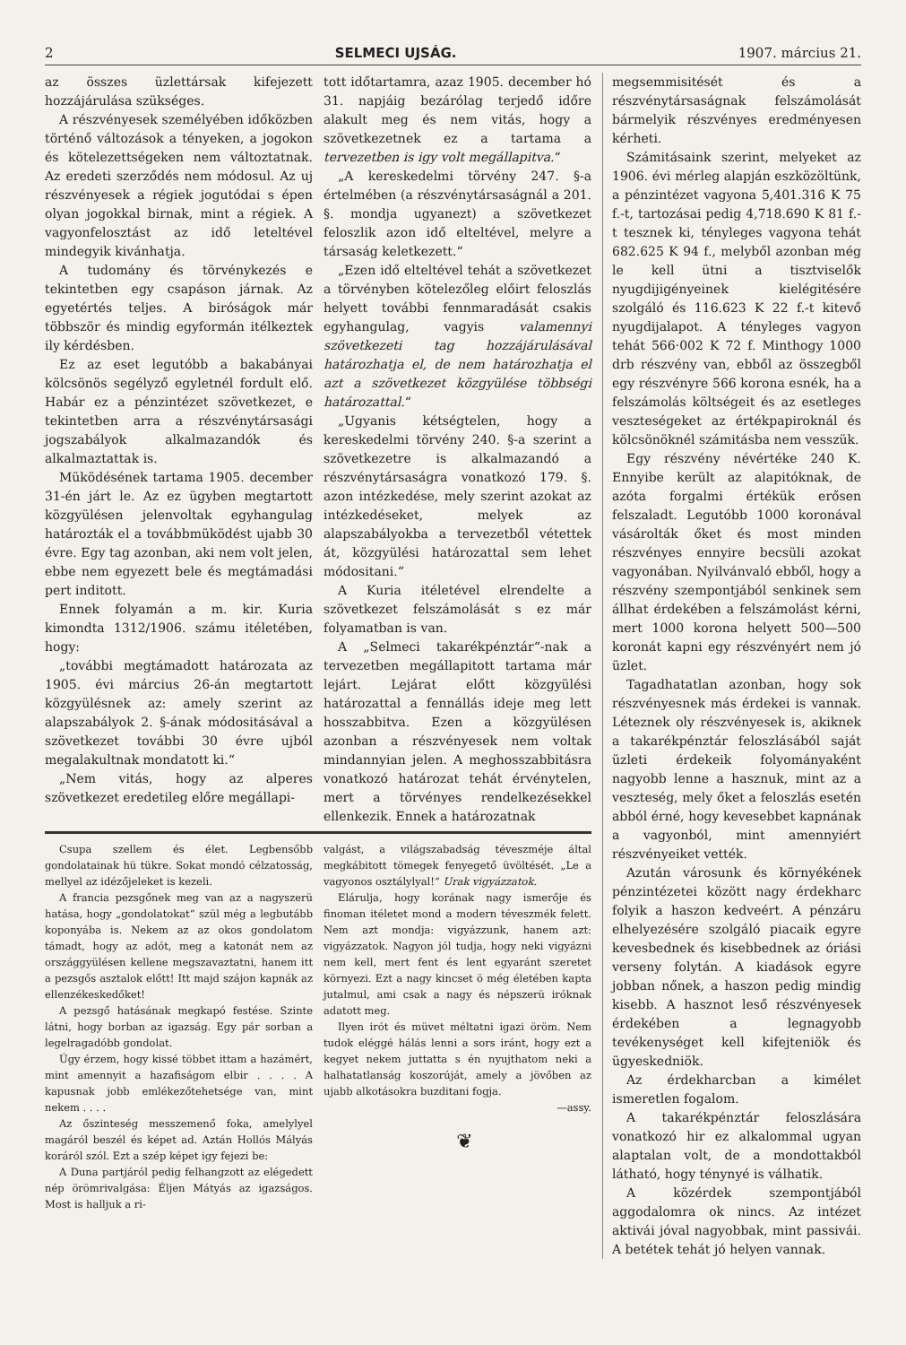2 SELMECI UJSÁG. 1907. március 21.
az összes üzlettársak kifejezett hozzájárulása szükséges.
A részvényesek személyében időközben történő változások a tényeken, a jogokon és kötelezettségeken nem változtatnak. Az eredeti szerződés nem módosul. Az uj részvényesek a régiek jogutódai s épen olyan jogokkal birnak, mint a régiek. A vagyonfelosztást az idő leteltével mindegyik kivánhatja.
A tudomány és törvénykezés e tekintetben egy csapáson járnak. Az egyetértés teljes. A biróságok már többször és mindig egyformán itélkeztek ily kérdésben.
Ez az eset legutóbb a bakabányai kölcsönös segélyző egyletnél fordult elő. Habár ez a pénzintézet szövetkezet, e tekintetben arra a részvénytársasági jogszabályok alkalmazandók és alkalmaztattak is.
Müködésének tartama 1905. december 31-én járt le. Az ez ügyben megtartott közgyülésen jelenvoltak egyhangulag határozták el a továbbmüködést ujabb 30 évre. Egy tag azonban, aki nem volt jelen, ebbe nem egyezett bele és megtámadási pert inditott.
Ennek folyamán a m. kir. Kuria kimondta 1312/1906. számu itéletében, hogy:
„további megtámadott határozata az 1905. évi március 26-án megtartott közgyülésnek az: amely szerint az alapszabályok 2. §-ának módositásával a szövetkezet további 30 évre ujból megalakultnak mondatott ki.“
„Nem vitás, hogy az alperes szövetkezet eredetileg előre megállapi-
tott időtartamra, azaz 1905. december hó 31. napjáig bezárólag terjedő időre alakult meg és nem vitás, hogy a szövetkezetnek ez a tartama a tervezetben is igy volt megállapitva.“
„A kereskedelmi törvény 247. §-a értelmében (a részvénytársaságnál a 201. §. mondja ugyanezt) a szövetkezet feloszlik azon idő elteltével, melyre a társaság keletkezett.“
„Ezen idő elteltével tehát a szövetkezet a törvényben kötelezőleg előirt feloszlás helyett további fennmaradását csakis egyhangulag, vagyis valamennyi szövetkezeti tag hozzájárulásával határozhatja el, de nem határozhatja el azt a szövetkezet közgyülése többségi határozattal.“
„Ugyanis kétségtelen, hogy a kereskedelmi törvény 240. §-a szerint a szövetkezetre is alkalmazandó a részvénytársaságra vonatkozó 179. §. azon intézkedése, mely szerint azokat az intézkedéseket, melyek az alapszabályokba a tervezetből vétettek át, közgyülési határozattal sem lehet módositani.“
A Kuria itéletével elrendelte a szövetkezet felszámolását s ez már folyamatban is van.
A „Selmeci takarékpénztár“-nak a tervezetben megállapitott tartama már lejárt. Lejárat előtt közgyülési határozattal a fennállás ideje meg lett hosszabbitva. Ezen a közgyülésen azonban a részvényesek nem voltak mindannyian jelen. A meghosszabbitásra vonatkozó határozat tehát érvénytelen, mert a törvényes rendelkezésekkel ellenkezik. Ennek a határozatnak
Csupa szellem és élet. Legbensőbb gondolatainak hü tükre. Sokat mondó célzatosság, mellyel az idézőjeleket is kezeli.
A francia pezsgőnek meg van az a nagyszerü hatása, hogy „gondolatokat“ szül még a legbutább koponyába is. Nekem az az okos gondolatom támadt, hogy az adót, meg a katonát nem az országgyülésen kellene megszavaztatni, hanem itt a pezsgős asztalok előtt! Itt majd szájon kapnák az ellenzékeskedőket!
A pezsgő hatásának megkapó festése. Szinte látni, hogy borban az igazság. Egy pár sorban a legelragadóbb gondolat.
Úgy érzem, hogy kissé többet ittam a hazámért, mint amennyit a hazafiságom elbir . . . . A kapusnak jobb emlékezőtehetsége van, mint nekem . . . .
Az őszinteség messzemenő foka, amelylyel magáról beszél és képet ad. Aztán Hollós Mályás koráról szól. Ezt a szép képet igy fejezi be:
A Duna partjáról pedig felhangzott az elégedett nép örömrivalgása: Éljen Mátyás az igazságos. Most is halljuk a ri-
valgást, a világszabadság téveszméje által megkábitott tömegek fenyegető üvöltését. „Le a vagyonos osztálylyal!“ Urak vigyázzatok.
Elárulja, hogy korának nagy ismerője és finoman itéletet mond a modern téveszmék felett. Nem azt mondja: vigyázzunk, hanem azt: vigyázzatok. Nagyon jól tudja, hogy neki vigyázni nem kell, mert fent és lent egyaránt szeretet környezi. Ezt a nagy kincset ö még életében kapta jutalmul, ami csak a nagy és népszerü iróknak adatott meg.
Ilyen irót és müvet méltatni igazi öröm. Nem tudok eléggé hálás lenni a sors iránt, hogy ezt a kegyet nekem juttatta s én nyujthatom neki a halhatatlanság koszorúját, amely a jövőben az ujabb alkotásokra buzditani fogja.
—assy.
❦
megsemmisitését és a részvénytársaságnak felszámolását bármelyik részvényes eredményesen kérheti.
Számitásaink szerint, melyeket az 1906. évi mérleg alapján eszközöltünk, a pénzintézet vagyona 5,401.316 K 75 f.-t, tartozásai pedig 4,718.690 K 81 f.-t tesznek ki, tényleges vagyona tehát 682.625 K 94 f., melyből azonban még le kell ütni a tisztviselők nyugdijigényeinek kielégitésére szolgáló és 116.623 K 22 f.-t kitevő nyugdijalapot. A tényleges vagyon tehát 566·002 K 72 f. Minthogy 1000 drb részvény van, ebből az összegből egy részvényre 566 korona esnék, ha a felszámolás költségeit és az esetleges veszteségeket az értékpapiroknál és kölcsönöknél számitásba nem vesszük.
Egy részvény névértéke 240 K. Ennyibe került az alapitóknak, de azóta forgalmi értékük erősen felszaladt. Legutóbb 1000 koronával vásárolták őket és most minden részvényes ennyire becsüli azokat vagyonában. Nyilvánvaló ebből, hogy a részvény szempontjából senkinek sem állhat érdekében a felszámolást kérni, mert 1000 korona helyett 500—500 koronát kapni egy részvényért nem jó üzlet.
Tagadhatatlan azonban, hogy sok részvényesnek más érdekei is vannak. Léteznek oly részvényesek is, akiknek a takarékpénztár feloszlásából saját üzleti érdekeik folyományaként nagyobb lenne a hasznuk, mint az a veszteség, mely őket a feloszlás esetén abból érné, hogy kevesebbet kapnának a vagyonból, mint amennyiért részvényeiket vették.
Azután városunk és környékének pénzintézetei között nagy érdekharc folyik a haszon kedveért. A pénzáru elhelyezésére szolgáló piacaik egyre kevesbednek és kisebbednek az óriási verseny folytán. A kiadások egyre jobban nőnek, a haszon pedig mindig kisebb. A hasznot leső részvényesek érdekében a legnagyobb tevékenységet kell kifejteniök és ügyeskedniök.
Az érdekharcban a kimélet ismeretlen fogalom.
A takarékpénztár feloszlására vonatkozó hir ez alkalommal ugyan alaptalan volt, de a mondottakból látható, hogy ténynyé is válhatik.
A közérdek szempontjából aggodalomra ok nincs. Az intézet aktivái jóval nagyobbak, mint passivái. A betétek tehát jó helyen vannak.